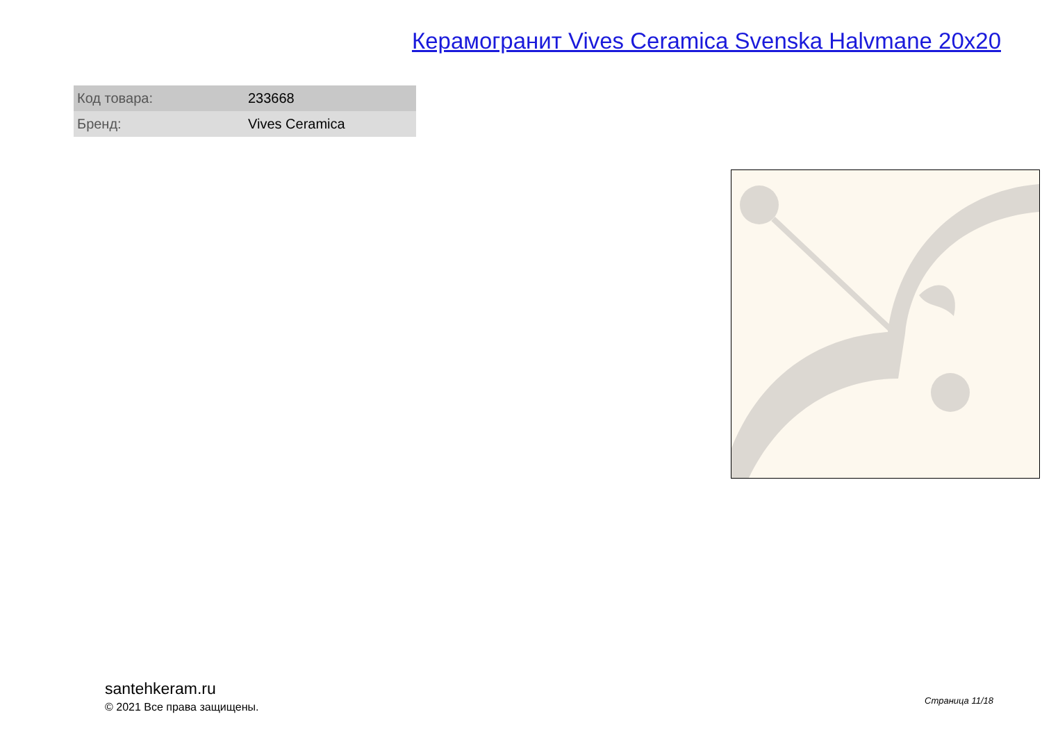Керамогранит Vives Ceramica Svenska Halvmane 20x20
| Код товара: | 233668 |
| Бренд: | Vives Ceramica |
santehkeram.ru
© 2021 Все права защищены.
Страница 11/18